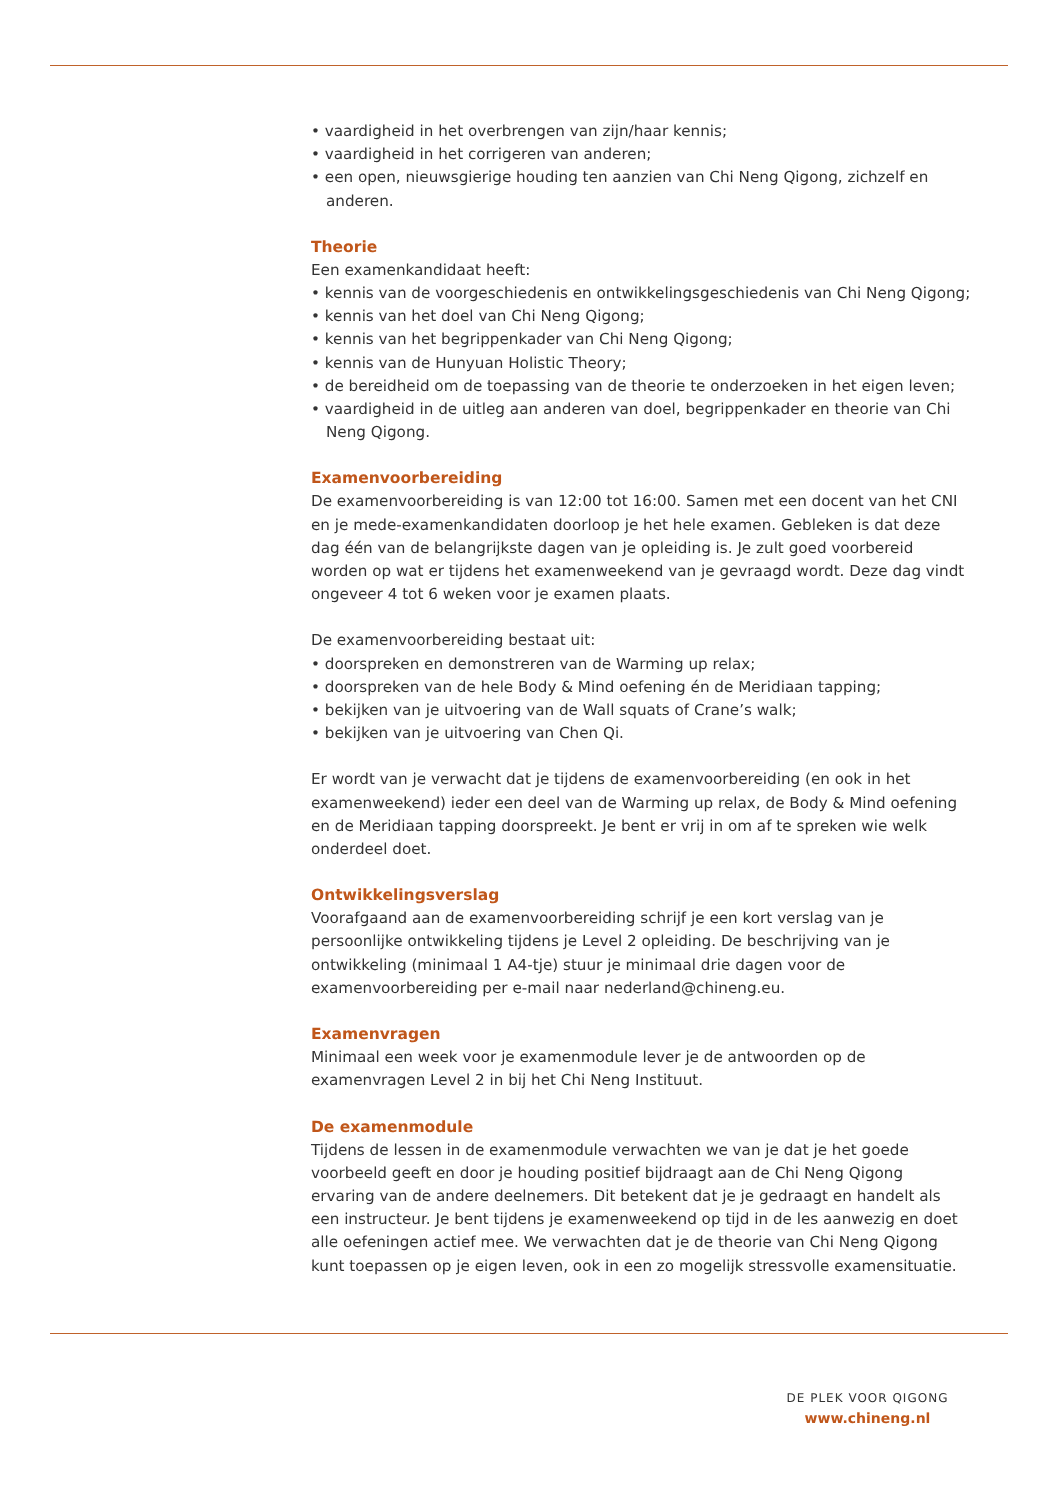• vaardigheid in het overbrengen van zijn/haar kennis;
• vaardigheid in het corrigeren van anderen;
• een open, nieuwsgierige houding ten aanzien van Chi Neng Qigong, zichzelf en anderen.
Theorie
Een examenkandidaat heeft:
• kennis van de voorgeschiedenis en ontwikkelingsgeschiedenis van Chi Neng Qigong;
• kennis van het doel van Chi Neng Qigong;
• kennis van het begrippenkader van Chi Neng Qigong;
• kennis van de Hunyuan Holistic Theory;
• de bereidheid om de toepassing van de theorie te onderzoeken in het eigen leven;
• vaardigheid in de uitleg aan anderen van doel, begrippenkader en theorie van Chi Neng Qigong.
Examenvoorbereiding
De examenvoorbereiding is van 12:00 tot 16:00. Samen met een docent van het CNI en je mede-examenkandidaten doorloop je het hele examen. Gebleken is dat deze dag één van de belangrijkste dagen van je opleiding is. Je zult goed voorbereid worden op wat er tijdens het examenweekend van je gevraagd wordt. Deze dag vindt ongeveer 4 tot 6 weken voor je examen plaats.
De examenvoorbereiding bestaat uit:
• doorspreken en demonstreren van de Warming up relax;
• doorspreken van de hele Body & Mind oefening én de Meridiaan tapping;
• bekijken van je uitvoering van de Wall squats of Crane’s walk;
• bekijken van je uitvoering van Chen Qi.
Er wordt van je verwacht dat je tijdens de examenvoorbereiding (en ook in het examenweekend) ieder een deel van de Warming up relax, de Body & Mind oefening en de Meridiaan tapping doorspreekt. Je bent er vrij in om af te spreken wie welk onderdeel doet.
Ontwikkelingsverslag
Voorafgaand aan de examenvoorbereiding schrijf je een kort verslag van je persoonlijke ontwikkeling tijdens je Level 2 opleiding. De beschrijving van je ontwikkeling (minimaal 1 A4-tje) stuur je minimaal drie dagen voor de examenvoorbereiding per e-mail naar nederland@chineng.eu.
Examenvragen
Minimaal een week voor je examenmodule lever je de antwoorden op de examenvragen Level 2 in bij het Chi Neng Instituut.
De examenmodule
Tijdens de lessen in de examenmodule verwachten we van je dat je het goede voorbeeld geeft en door je houding positief bijdraagt aan de Chi Neng Qigong ervaring van de andere deelnemers. Dit betekent dat je je gedraagt en handelt als een instructeur. Je bent tijdens je examenweekend op tijd in de les aanwezig en doet alle oefeningen actief mee. We verwachten dat je de theorie van Chi Neng Qigong kunt toepassen op je eigen leven, ook in een zo mogelijk stressvolle examensituatie.
DE PLEK VOOR QIGONG
www.chineng.nl